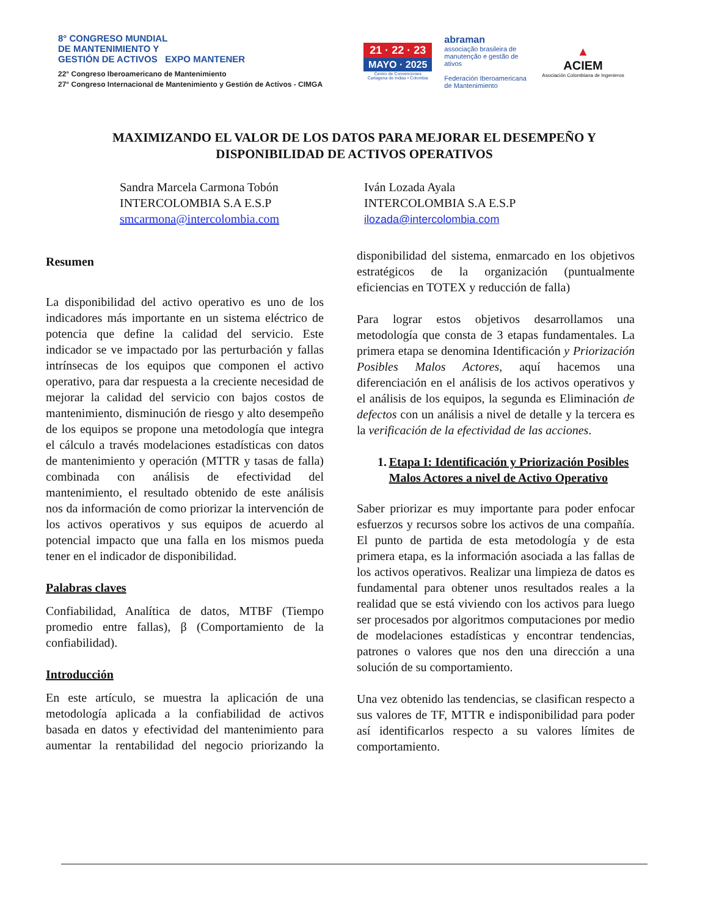8° CONGRESO MUNDIAL
DE MANTENIMIENTO Y
GESTIÓN DE ACTIVOS EXPO MANTENER
22° Congreso Iberoamericano de Mantenimiento
27° Congreso Internacional de Mantenimiento y Gestión de Activos - CIMGA
21 · 22 · 23
MAYO · 2025
Centro de Convenciones
Cartagena de Indias • Colombia
abraman
associação brasileira de manutenção e gestão de ativos
Federación Iberoamericana de Mantenimiento
▲
ACIEM
Asociación Colombiana de Ingenieros
MAXIMIZANDO EL VALOR DE LOS DATOS PARA MEJORAR EL DESEMPEÑO Y DISPONIBILIDAD DE ACTIVOS OPERATIVOS
Sandra Marcela Carmona Tobón
INTERCOLOMBIA S.A E.S.P
smcarmona@intercolombia.com
Iván Lozada Ayala
INTERCOLOMBIA S.A E.S.P
ilozada@intercolombia.com
Resumen
La disponibilidad del activo operativo es uno de los indicadores más importante en un sistema eléctrico de potencia que define la calidad del servicio. Este indicador se ve impactado por las perturbación y fallas intrínsecas de los equipos que componen el activo operativo, para dar respuesta a la creciente necesidad de mejorar la calidad del servicio con bajos costos de mantenimiento, disminución de riesgo y alto desempeño de los equipos se propone una metodología que integra el cálculo a través modelaciones estadísticas con datos de mantenimiento y operación (MTTR y tasas de falla) combinada con análisis de efectividad del mantenimiento, el resultado obtenido de este análisis nos da información de como priorizar la intervención de los activos operativos y sus equipos de acuerdo al potencial impacto que una falla en los mismos pueda tener en el indicador de disponibilidad.
Palabras claves
Confiabilidad, Analítica de datos, MTBF (Tiempo promedio entre fallas), β (Comportamiento de la confiabilidad).
Introducción
En este artículo, se muestra la aplicación de una metodología aplicada a la confiabilidad de activos basada en datos y efectividad del mantenimiento para aumentar la rentabilidad del negocio priorizando la disponibilidad del sistema, enmarcado en los objetivos estratégicos de la organización (puntualmente eficiencias en TOTEX y reducción de falla)
Para lograr estos objetivos desarrollamos una metodología que consta de 3 etapas fundamentales. La primera etapa se denomina Identificación y Priorización Posibles Malos Actores, aquí hacemos una diferenciación en el análisis de los activos operativos y el análisis de los equipos, la segunda es Eliminación de defectos con un análisis a nivel de detalle y la tercera es la verificación de la efectividad de las acciones.
1. Etapa I: Identificación y Priorización Posibles Malos Actores a nivel de Activo Operativo
Saber priorizar es muy importante para poder enfocar esfuerzos y recursos sobre los activos de una compañía. El punto de partida de esta metodología y de esta primera etapa, es la información asociada a las fallas de los activos operativos. Realizar una limpieza de datos es fundamental para obtener unos resultados reales a la realidad que se está viviendo con los activos para luego ser procesados por algoritmos computaciones por medio de modelaciones estadísticas y encontrar tendencias, patrones o valores que nos den una dirección a una solución de su comportamiento.
Una vez obtenido las tendencias, se clasifican respecto a sus valores de TF, MTTR e indisponibilidad para poder así identificarlos respecto a su valores límites de comportamiento.